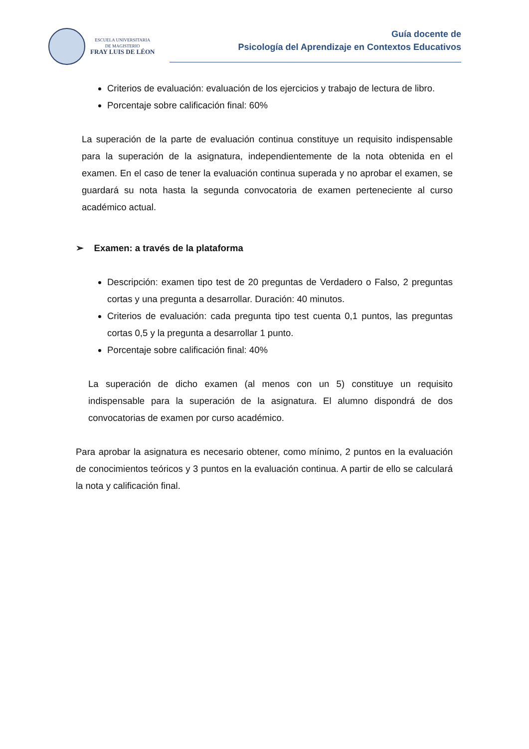ESCUELA UNIVERSITARIA
DE MAGISTERIO
FRAY LUIS DE LÉON
Guía docente de
Psicología del Aprendizaje en Contextos Educativos
Criterios de evaluación: evaluación de los ejercicios y trabajo de lectura de libro.
Porcentaje sobre calificación final: 60%
La superación de la parte de evaluación continua constituye un requisito indispensable para la superación de la asignatura, independientemente de la nota obtenida en el examen. En el caso de tener la evaluación continua superada y no aprobar el examen, se guardará su nota hasta la segunda convocatoria de examen perteneciente al curso académico actual.
➢ Examen: a través de la plataforma
Descripción: examen tipo test de 20 preguntas de Verdadero o Falso, 2 preguntas cortas y una pregunta a desarrollar. Duración: 40 minutos.
Criterios de evaluación: cada pregunta tipo test cuenta 0,1 puntos, las preguntas cortas 0,5 y la pregunta a desarrollar 1 punto.
Porcentaje sobre calificación final: 40%
La superación de dicho examen (al menos con un 5) constituye un requisito indispensable para la superación de la asignatura. El alumno dispondrá de dos convocatorias de examen por curso académico.
Para aprobar la asignatura es necesario obtener, como mínimo, 2 puntos en la evaluación de conocimientos teóricos y 3 puntos en la evaluación continua. A partir de ello se calculará la nota y calificación final.